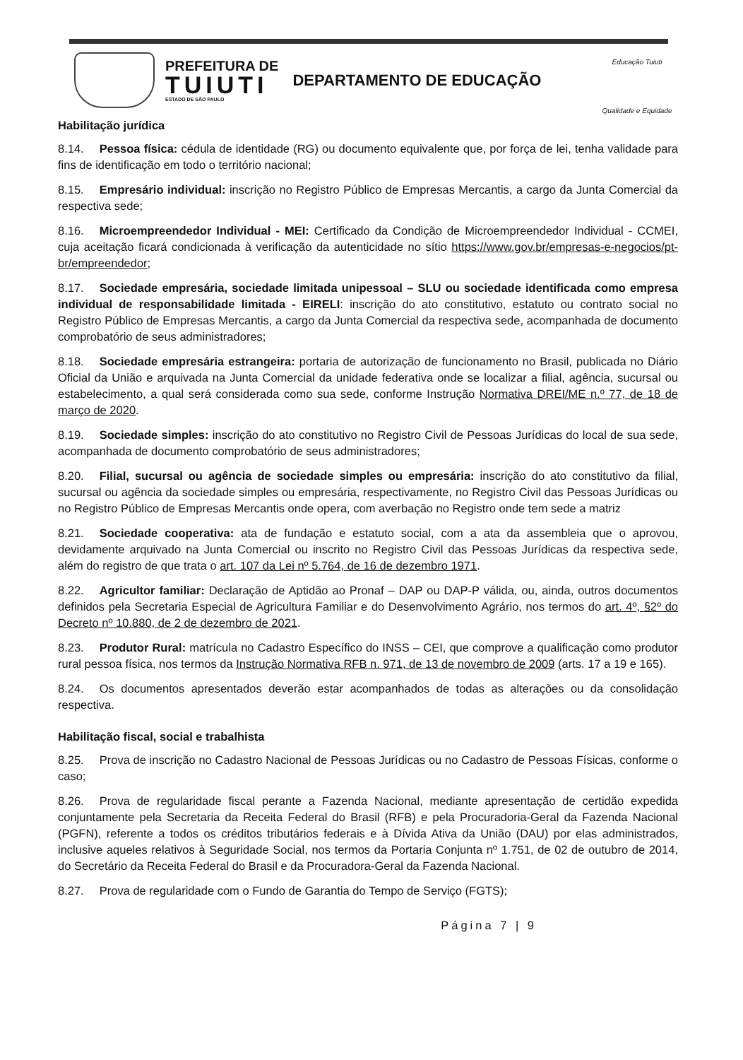PREFEITURA DE
TUIUTI
ESTADO DE SÃO PAULO
DEPARTAMENTO DE EDUCAÇÃO
Educação Tuiuti
Qualidade e Equidade
Habilitação jurídica
8.14. Pessoa física: cédula de identidade (RG) ou documento equivalente que, por força de lei, tenha validade para fins de identificação em todo o território nacional;
8.15. Empresário individual: inscrição no Registro Público de Empresas Mercantis, a cargo da Junta Comercial da respectiva sede;
8.16. Microempreendedor Individual - MEI: Certificado da Condição de Microempreendedor Individual - CCMEI, cuja aceitação ficará condicionada à verificação da autenticidade no sítio https://www.gov.br/empresas-e-negocios/pt-br/empreendedor;
8.17. Sociedade empresária, sociedade limitada unipessoal – SLU ou sociedade identificada como empresa individual de responsabilidade limitada - EIRELI: inscrição do ato constitutivo, estatuto ou contrato social no Registro Público de Empresas Mercantis, a cargo da Junta Comercial da respectiva sede, acompanhada de documento comprobatório de seus administradores;
8.18. Sociedade empresária estrangeira: portaria de autorização de funcionamento no Brasil, publicada no Diário Oficial da União e arquivada na Junta Comercial da unidade federativa onde se localizar a filial, agência, sucursal ou estabelecimento, a qual será considerada como sua sede, conforme Instrução Normativa DREI/ME n.º 77, de 18 de março de 2020.
8.19. Sociedade simples: inscrição do ato constitutivo no Registro Civil de Pessoas Jurídicas do local de sua sede, acompanhada de documento comprobatório de seus administradores;
8.20. Filial, sucursal ou agência de sociedade simples ou empresária: inscrição do ato constitutivo da filial, sucursal ou agência da sociedade simples ou empresária, respectivamente, no Registro Civil das Pessoas Jurídicas ou no Registro Público de Empresas Mercantis onde opera, com averbação no Registro onde tem sede a matriz
8.21. Sociedade cooperativa: ata de fundação e estatuto social, com a ata da assembleia que o aprovou, devidamente arquivado na Junta Comercial ou inscrito no Registro Civil das Pessoas Jurídicas da respectiva sede, além do registro de que trata o art. 107 da Lei nº 5.764, de 16 de dezembro 1971.
8.22. Agricultor familiar: Declaração de Aptidão ao Pronaf – DAP ou DAP-P válida, ou, ainda, outros documentos definidos pela Secretaria Especial de Agricultura Familiar e do Desenvolvimento Agrário, nos termos do art. 4º, §2º do Decreto nº 10.880, de 2 de dezembro de 2021.
8.23. Produtor Rural: matrícula no Cadastro Específico do INSS – CEI, que comprove a qualificação como produtor rural pessoa física, nos termos da Instrução Normativa RFB n. 971, de 13 de novembro de 2009 (arts. 17 a 19 e 165).
8.24. Os documentos apresentados deverão estar acompanhados de todas as alterações ou da consolidação respectiva.
Habilitação fiscal, social e trabalhista
8.25. Prova de inscrição no Cadastro Nacional de Pessoas Jurídicas ou no Cadastro de Pessoas Físicas, conforme o caso;
8.26. Prova de regularidade fiscal perante a Fazenda Nacional, mediante apresentação de certidão expedida conjuntamente pela Secretaria da Receita Federal do Brasil (RFB) e pela Procuradoria-Geral da Fazenda Nacional (PGFN), referente a todos os créditos tributários federais e à Dívida Ativa da União (DAU) por elas administrados, inclusive aqueles relativos à Seguridade Social, nos termos da Portaria Conjunta nº 1.751, de 02 de outubro de 2014, do Secretário da Receita Federal do Brasil e da Procuradora-Geral da Fazenda Nacional.
8.27. Prova de regularidade com o Fundo de Garantia do Tempo de Serviço (FGTS);
Página 7 | 9